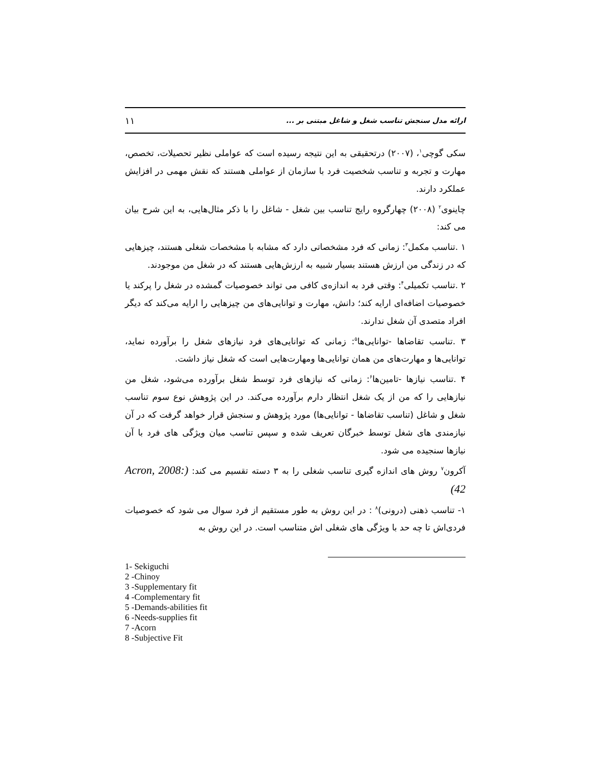۱۱ ارائه مدل سنجش تناسب شغل و شاغل مبتنی بر ...
سکی گوچی<sup>۱</sup>، (۲۰۰۷) درتحقیقی به این نتیجه رسیده است که عواملی نظیر تحصیلات، تخصص، مهارت و تجربه و تناسب شخصیت فرد با سازمان از عواملی هستند که نقش مهمی در افزایش عملکرد دارند.
چاینوی<sup>۲</sup> (۲۰۰۸) چهارگروه رایج تناسب بین شغل - شاغل را با ذکر مثال‌هایی، به این شرح بیان می کند:
۱ .تناسب مکمل<sup>۳</sup>: زمانی که فرد مشخصاتی دارد که مشابه با مشخصات شغلی هستند، چیزهایی که در زندگی من ارزش هستند بسیار شبیه به ارزش‌هایی هستند که در شغل من موجودند.
۲ .تناسب تکمیلی<sup>۴</sup>: وقتی فرد به اندازه‌ی کافی می تواند خصوصیات گمشده در شغل را پرکند یا خصوصیات اضافه‌ای ارایه کند؛ دانش، مهارت و توانایی‌های من چیزهایی را ارایه می‌کند که دیگر افراد متصدی آن شغل ندارند.
۳ .تناسب تقاضاها -توانایی‌ها<sup>۵</sup>: زمانی که توانایی‌های فرد نیازهای شغل را برآورده نماید، توانایی‌ها و مهارت‌های من همان توانایی‌ها ومهارت‌هایی است که شغل نیاز داشت.
۴ .تناسب نیازها -تامین‌ها<sup>۶</sup>: زمانی که نیازهای فرد توسط شغل برآورده می‌شود، شغل من نیازهایی را که من از یک شغل انتظار دارم برآورده می‌کند. در این پژوهش نوع سوم تناسب شغل و شاغل (تناسب تقاضاها - توانایی‌ها) مورد پژوهش و سنجش قرار خواهد گرفت که در آن نیازمندی های شغل توسط خبرگان تعریف شده و سپس تناسب میان ویژگی های فرد با آن نیازها سنجیده می شود.
آکرون<sup>۷</sup> روش های اندازه گیری تناسب شغلی را به ۳ دسته تقسیم می کند: (Acron, 2008: 42)
۱- تناسب ذهنی (درونی)<sup>۸</sup> : در این روش به طور مستقیم از فرد سوال می شود که خصوصیات فردی‌اش تا چه حد با ویژگی های شغلی اش متناسب است. در این روش به
1- Sekiguchi
2 -Chinoy
3 -Supplementary fit
4 -Complementary fit
5 -Demands-abilities fit
6 -Needs-supplies fit
7 -Acorn
8 -Subjective Fit